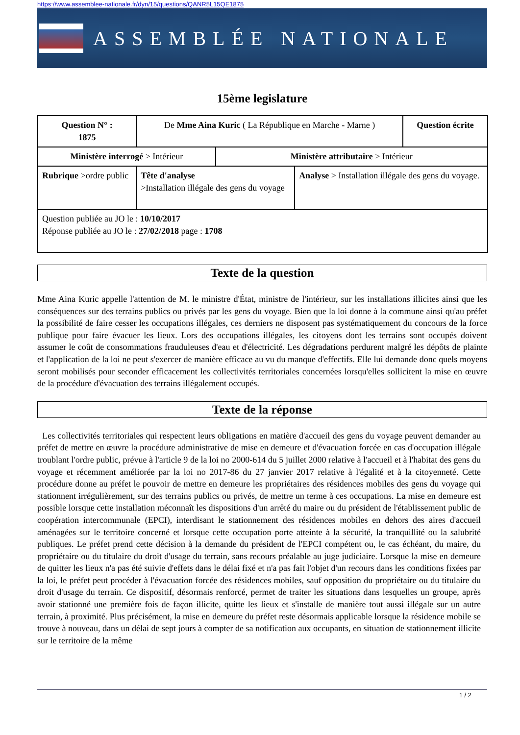https://www.assemblee-nationale.fr/dyn/15/questions/QANR5L15QE1875
ASSEMBLÉE NATIONALE
15ème legislature
| Question N° : 1875 | De Mme Aina Kuric ( La République en Marche - Marne ) | | | Question écrite |
| Ministère interrogé > Intérieur | | Ministère attributaire > Intérieur | | |
| Rubrique >ordre public | Tête d'analyse >Installation illégale des gens du voyage | | Analyse > Installation illégale des gens du voyage. | |
| Question publiée au JO le : 10/10/2017 Réponse publiée au JO le : 27/02/2018 page : 1708 | | | | |
Texte de la question
Mme Aina Kuric appelle l'attention de M. le ministre d'État, ministre de l'intérieur, sur les installations illicites ainsi que les conséquences sur des terrains publics ou privés par les gens du voyage. Bien que la loi donne à la commune ainsi qu'au préfet la possibilité de faire cesser les occupations illégales, ces derniers ne disposent pas systématiquement du concours de la force publique pour faire évacuer les lieux. Lors des occupations illégales, les citoyens dont les terrains sont occupés doivent assumer le coût de consommations frauduleuses d'eau et d'électricité. Les dégradations perdurent malgré les dépôts de plainte et l'application de la loi ne peut s'exercer de manière efficace au vu du manque d'effectifs. Elle lui demande donc quels moyens seront mobilisés pour seconder efficacement les collectivités territoriales concernées lorsqu'elles sollicitent la mise en œuvre de la procédure d'évacuation des terrains illégalement occupés.
Texte de la réponse
Les collectivités territoriales qui respectent leurs obligations en matière d'accueil des gens du voyage peuvent demander au préfet de mettre en œuvre la procédure administrative de mise en demeure et d'évacuation forcée en cas d'occupation illégale troublant l'ordre public, prévue à l'article 9 de la loi no 2000-614 du 5 juillet 2000 relative à l'accueil et à l'habitat des gens du voyage et récemment améliorée par la loi no 2017-86 du 27 janvier 2017 relative à l'égalité et à la citoyenneté. Cette procédure donne au préfet le pouvoir de mettre en demeure les propriétaires des résidences mobiles des gens du voyage qui stationnent irrégulièrement, sur des terrains publics ou privés, de mettre un terme à ces occupations. La mise en demeure est possible lorsque cette installation méconnaît les dispositions d'un arrêté du maire ou du président de l'établissement public de coopération intercommunale (EPCI), interdisant le stationnement des résidences mobiles en dehors des aires d'accueil aménagées sur le territoire concerné et lorsque cette occupation porte atteinte à la sécurité, la tranquillité ou la salubrité publiques. Le préfet prend cette décision à la demande du président de l'EPCI compétent ou, le cas échéant, du maire, du propriétaire ou du titulaire du droit d'usage du terrain, sans recours préalable au juge judiciaire. Lorsque la mise en demeure de quitter les lieux n'a pas été suivie d'effets dans le délai fixé et n'a pas fait l'objet d'un recours dans les conditions fixées par la loi, le préfet peut procéder à l'évacuation forcée des résidences mobiles, sauf opposition du propriétaire ou du titulaire du droit d'usage du terrain. Ce dispositif, désormais renforcé, permet de traiter les situations dans lesquelles un groupe, après avoir stationné une première fois de façon illicite, quitte les lieux et s'installe de manière tout aussi illégale sur un autre terrain, à proximité. Plus précisément, la mise en demeure du préfet reste désormais applicable lorsque la résidence mobile se trouve à nouveau, dans un délai de sept jours à compter de sa notification aux occupants, en situation de stationnement illicite sur le territoire de la même
1 / 2